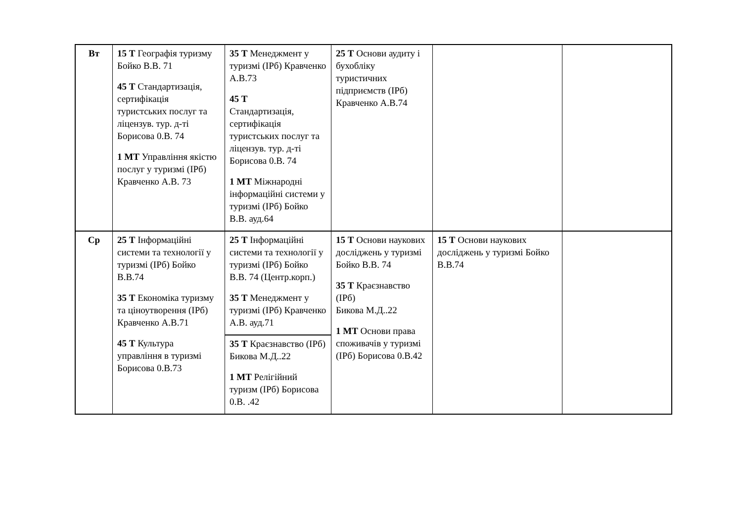| Вт | 15 Т Географія туризму Бойко В.В. 71 45 Т Стандартизація, сертифікація туристських послуг та ліцензув. тур. д-ті Борисова 0.В. 74 1 МТ Управління якістю послуг у туризмі (ІРб) Кравченко А.В. 73 | 35 Т Менеджмент у туризмі (ІРб) Кравченко А.В.73 45 Т Стандартизація, сертифікація туристських послуг та ліцензув. тур. д-ті Борисова 0.В. 74 1 МТ Міжнародні інформаційні системи у туризмі (ІРб) Бойко В.В. ауд.64 | 25 Т Основи аудиту і бухобліку туристичних підприємств (ІРб) Кравченко А.В.74 | | |
| Ср | 25 Т Інформаційні системи та технології у туризмі (ІРб) Бойко В.В.74 35 Т Економіка туризму та ціноутворення (ІРб) Кравченко А.В.71 45 Т Культура управління в туризмі Борисова 0.В.73 | 25 Т Інформаційні системи та технології у туризмі (ІРб) Бойко В.В. 74 (Центр.корп.) 35 Т Менеджмент у туризмі (ІРб) Кравченко А.В. ауд.71 | 15 Т Основи наукових досліджень у туризмі Бойко В.В. 74 35 Т Краєзнавство (ІРб) Бикова М.Д..22 1 МТ Основи права споживачів у туризмі (ІРб) Борисова 0.В.42 | 15 Т Основи наукових досліджень у туризмі Бойко В.В.74 | |
| | | 35 Т Краєзнавство (ІРб) Бикова М.Д..22 1 МТ Релігійний туризм (ІРб) Борисова 0.В. .42 | | | |